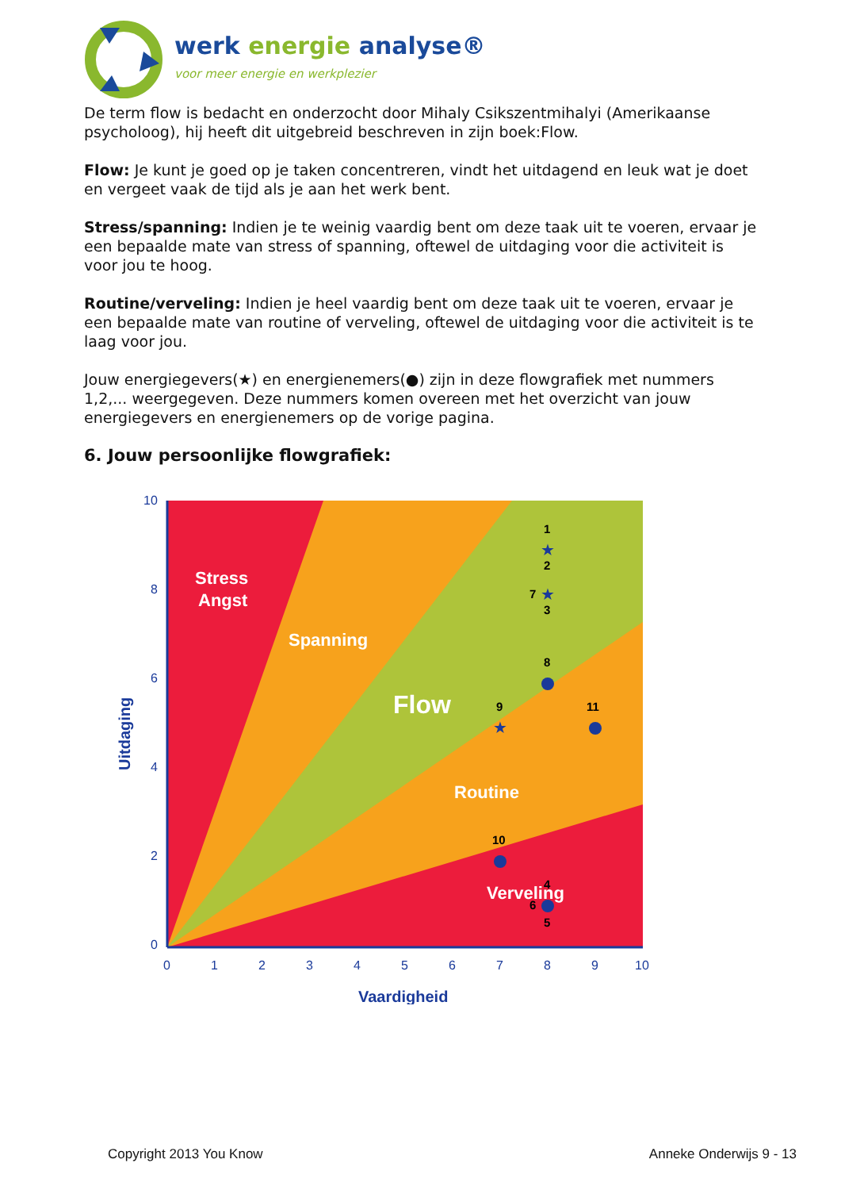werk energie analyse®
voor meer energie en werkplezier
De term flow is bedacht en onderzocht door Mihaly Csikszentmihalyi (Amerikaanse psycholoog), hij heeft dit uitgebreid beschreven in zijn boek:Flow.
Flow: Je kunt je goed op je taken concentreren, vindt het uitdagend en leuk wat je doet en vergeet vaak de tijd als je aan het werk bent.
Stress/spanning: Indien je te weinig vaardig bent om deze taak uit te voeren, ervaar je een bepaalde mate van stress of spanning, oftewel de uitdaging voor die activiteit is voor jou te hoog.
Routine/verveling: Indien je heel vaardig bent om deze taak uit te voeren, ervaar je een bepaalde mate van routine of verveling, oftewel de uitdaging voor die activiteit is te laag voor jou.
Jouw energiegevers(★) en energienemers(●) zijn in deze flowgrafiek met nummers 1,2,... weergegeven. Deze nummers komen overeen met het overzicht van jouw energiegevers en energienemers op de vorige pagina.
6. Jouw persoonlijke flowgrafiek:
Stress
Angst
Spanning
Flow
Routine
Verveling
10
8
6
4
2
0
0
1
2
3
4
5
6
7
8
9
10
Vaardigheid
Uitdaging
★
★
★
1
2
7
3
8
9
11
10
4
6
5
Copyright 2013 You Know Anneke Onderwijs 9 - 13